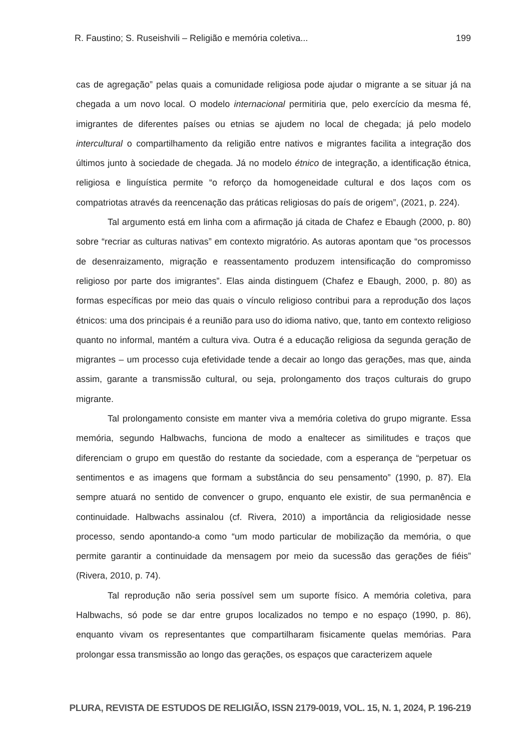R. Faustino; S. Ruseishvili – Religião e memória coletiva... 199
cas de agregação” pelas quais a comunidade religiosa pode ajudar o migrante a se situar já na chegada a um novo local. O modelo internacional permitiria que, pelo exercício da mesma fé, imigrantes de diferentes países ou etnias se ajudem no local de chegada; já pelo modelo intercultural o compartilhamento da religião entre nativos e migrantes facilita a integração dos últimos junto à sociedade de chegada. Já no modelo étnico de integração, a identificação étnica, religiosa e linguística permite “o reforço da homogeneidade cultural e dos laços com os compatriotas através da reencenação das práticas religiosas do país de origem”, (2021, p. 224).
Tal argumento está em linha com a afirmação já citada de Chafez e Ebaugh (2000, p. 80) sobre “recriar as culturas nativas” em contexto migratório. As autoras apontam que “os processos de desenraizamento, migração e reassentamento produzem intensificação do compromisso religioso por parte dos imigrantes”. Elas ainda distinguem (Chafez e Ebaugh, 2000, p. 80) as formas específicas por meio das quais o vínculo religioso contribui para a reprodução dos laços étnicos: uma dos principais é a reunião para uso do idioma nativo, que, tanto em contexto religioso quanto no informal, mantém a cultura viva. Outra é a educação religiosa da segunda geração de migrantes – um processo cuja efetividade tende a decair ao longo das gerações, mas que, ainda assim, garante a transmissão cultu­ral, ou seja, prolongamento dos traços culturais do grupo migrante.
Tal prolongamento consiste em manter viva a memória coletiva do grupo migrante. Essa memória, segundo Halbwachs, funciona de modo a enaltecer as similitudes e traços que diferenciam o grupo em questão do restante da sociedade, com a esperança de “per­petuar os sentimentos e as imagens que formam a substância do seu pensamento” (1990, p. 87). Ela sempre atuará no sentido de convencer o grupo, enquanto ele existir, de sua permanência e continuidade. Halbwachs assinalou (cf. Rivera, 2010) a importância da reli­giosidade nesse processo, sendo apontando-a como “um modo particular de mobilização da memória, o que permite garantir a continuidade da mensagem por meio da sucessão das gerações de fiéis” (Rivera, 2010, p. 74).
Tal reprodução não seria possível sem um suporte físico. A memória coletiva, para Halbwachs, só pode se dar entre grupos localizados no tempo e no espaço (1990, p. 86), enquanto vivam os representantes que compartilharam fisicamente quelas memórias. Pa­ra prolongar essa transmissão ao longo das gerações, os espaços que caracterizem aquele
PLURA, REVISTA DE ESTUDOS DE RELIGIÃO, ISSN 2179-0019, VOL. 15, N. 1, 2024, P. 196-219